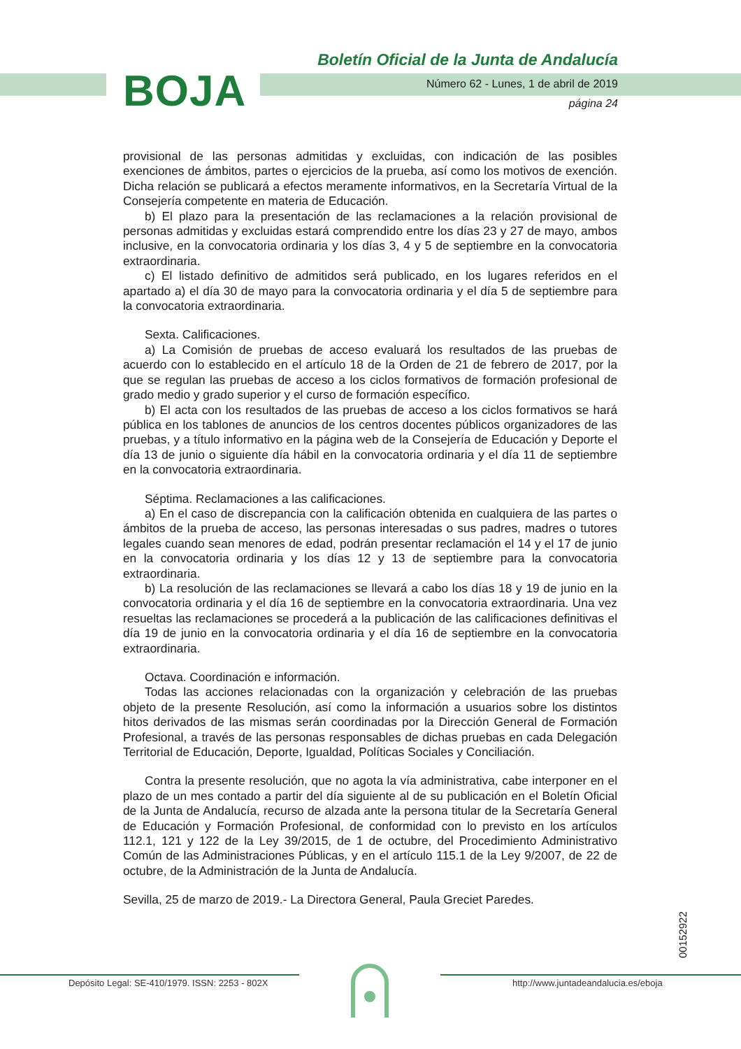BOJA
Boletín Oficial de la Junta de Andalucía
Número 62 - Lunes, 1 de abril de 2019
página 24
provisional de las personas admitidas y excluidas, con indicación de las posibles exenciones de ámbitos, partes o ejercicios de la prueba, así como los motivos de exención. Dicha relación se publicará a efectos meramente informativos, en la Secretaría Virtual de la Consejería competente en materia de Educación.
b) El plazo para la presentación de las reclamaciones a la relación provisional de personas admitidas y excluidas estará comprendido entre los días 23 y 27 de mayo, ambos inclusive, en la convocatoria ordinaria y los días 3, 4 y 5 de septiembre en la convocatoria extraordinaria.
c) El listado definitivo de admitidos será publicado, en los lugares referidos en el apartado a) el día 30 de mayo para la convocatoria ordinaria y el día 5 de septiembre para la convocatoria extraordinaria.
Sexta. Calificaciones.
a) La Comisión de pruebas de acceso evaluará los resultados de las pruebas de acuerdo con lo establecido en el artículo 18 de la Orden de 21 de febrero de 2017, por la que se regulan las pruebas de acceso a los ciclos formativos de formación profesional de grado medio y grado superior y el curso de formación específico.
b) El acta con los resultados de las pruebas de acceso a los ciclos formativos se hará pública en los tablones de anuncios de los centros docentes públicos organizadores de las pruebas, y a título informativo en la página web de la Consejería de Educación y Deporte el día 13 de junio o siguiente día hábil en la convocatoria ordinaria y el día 11 de septiembre en la convocatoria extraordinaria.
Séptima. Reclamaciones a las calificaciones.
a) En el caso de discrepancia con la calificación obtenida en cualquiera de las partes o ámbitos de la prueba de acceso, las personas interesadas o sus padres, madres o tutores legales cuando sean menores de edad, podrán presentar reclamación el 14 y el 17 de junio en la convocatoria ordinaria y los días 12 y 13 de septiembre para la convocatoria extraordinaria.
b) La resolución de las reclamaciones se llevará a cabo los días 18 y 19 de junio en la convocatoria ordinaria y el día 16 de septiembre en la convocatoria extraordinaria. Una vez resueltas las reclamaciones se procederá a la publicación de las calificaciones definitivas el día 19 de junio en la convocatoria ordinaria y el día 16 de septiembre en la convocatoria extraordinaria.
Octava. Coordinación e información.
Todas las acciones relacionadas con la organización y celebración de las pruebas objeto de la presente Resolución, así como la información a usuarios sobre los distintos hitos derivados de las mismas serán coordinadas por la Dirección General de Formación Profesional, a través de las personas responsables de dichas pruebas en cada Delegación Territorial de Educación, Deporte, Igualdad, Políticas Sociales y Conciliación.
Contra la presente resolución, que no agota la vía administrativa, cabe interponer en el plazo de un mes contado a partir del día siguiente al de su publicación en el Boletín Oficial de la Junta de Andalucía, recurso de alzada ante la persona titular de la Secretaría General de Educación y Formación Profesional, de conformidad con lo previsto en los artículos 112.1, 121 y 122 de la Ley 39/2015, de 1 de octubre, del Procedimiento Administrativo Común de las Administraciones Públicas, y en el artículo 115.1 de la Ley 9/2007, de 22 de octubre, de la Administración de la Junta de Andalucía.
Sevilla, 25 de marzo de 2019.- La Directora General, Paula Greciet Paredes.
00152922
Depósito Legal: SE-410/1979. ISSN: 2253 - 802X http://www.juntadeandalucia.es/eboja